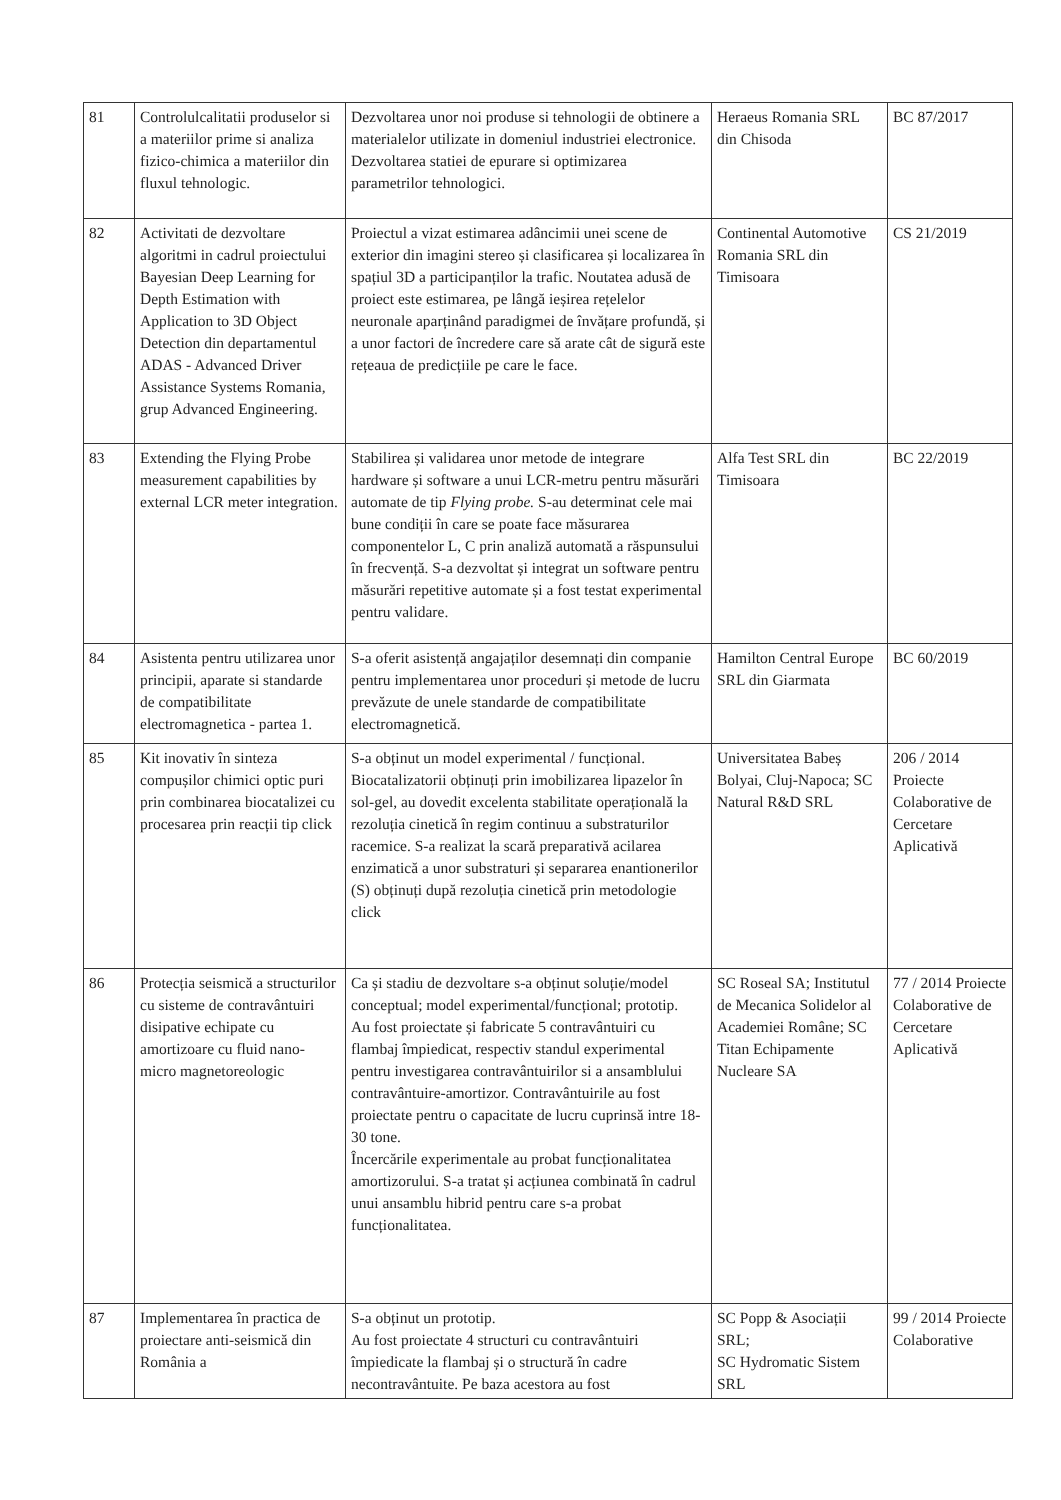| 81 | Controlulcalitatii produselor si a materiilor prime si analiza fizico-chimica a materiilor din fluxul tehnologic. | Dezvoltarea unor noi produse si tehnologii de obtinere a materialelor utilizate in domeniul industriei electronice. Dezvoltarea statiei de epurare si optimizarea parametrilor tehnologici. | Heraeus Romania SRL din Chisoda | BC 87/2017 |
| 82 | Activitati de dezvoltare algoritmi in cadrul proiectului Bayesian Deep Learning for Depth Estimation with Application to 3D Object Detection din departamentul ADAS - Advanced Driver Assistance Systems Romania, grup Advanced Engineering. | Proiectul a vizat estimarea adâncimii unei scene de exterior din imagini stereo și clasificarea și localizarea în spațiul 3D a participanților la trafic. Noutatea adusă de proiect este estimarea, pe lângă ieșirea rețelelor neuronale aparținând paradigmei de învățare profundă, și a unor factori de încredere care să arate cât de sigură este rețeaua de predicțiile pe care le face. | Continental Automotive Romania SRL din Timisoara | CS 21/2019 |
| 83 | Extending the Flying Probe measurement capabilities by external LCR meter integration. | Stabilirea și validarea unor metode de integrare hardware și software a unui LCR-metru pentru măsurări automate de tip Flying probe. S-au determinat cele mai bune condiții în care se poate face măsurarea componentelor L, C prin analiză automată a răspunsului în frecvență. S-a dezvoltat și integrat un software pentru măsurări repetitive automate și a fost testat experimental pentru validare. | Alfa Test SRL din Timisoara | BC 22/2019 |
| 84 | Asistenta pentru utilizarea unor principii, aparate si standarde de compatibilitate electromagnetica - partea 1. | S-a oferit asistență angajaților desemnați din companie pentru implementarea unor proceduri și metode de lucru prevăzute de unele standarde de compatibilitate electromagnetică. | Hamilton Central Europe SRL din Giarmata | BC 60/2019 |
| 85 | Kit inovativ în sinteza compușilor chimici optic puri prin combinarea biocatalizei cu procesarea prin reacții tip click | S-a obținut un model experimental / funcțional. Biocatalizatorii obținuți prin imobilizarea lipazelor în sol-gel, au dovedit excelenta stabilitate operațională la rezoluția cinetică în regim continuu a substraturilor racemice. S-a realizat la scară preparativă acilarea enzimatică a unor substraturi și separarea enantionerilor (S) obținuți după rezoluția cinetică prin metodologie click | Universitatea Babeș Bolyai, Cluj-Napoca; SC Natural R&D SRL | 206 / 2014 Proiecte Colaborative de Cercetare Aplicativă |
| 86 | Protecția seismică a structurilor cu sisteme de contravântuiri disipative echipate cu amortizoare cu fluid nano-micro magnetoreologic | Ca și stadiu de dezvoltare s-a obținut soluție/model conceptual; model experimental/funcțional; prototip. Au fost proiectate și fabricate 5 contravântuiri cu flambaj împiedicat, respectiv standul experimental pentru investigarea contravântuirilor si a ansamblului contravântuire-amortizor. Contravântuirile au fost proiectate pentru o capacitate de lucru cuprinsă intre 18-30 tone. Încercările experimentale au probat funcționalitatea amortizorului. S-a tratat și acțiunea combinată în cadrul unui ansamblu hibrid pentru care s-a probat funcționalitatea. | SC Roseal SA; Institutul de Mecanica Solidelor al Academiei Române; SC Titan Echipamente Nucleare SA | 77 / 2014 Proiecte Colaborative de Cercetare Aplicativă |
| 87 | Implementarea în practica de proiectare anti-seismică din România a | S-a obținut un prototip. Au fost proiectate 4 structuri cu contravântuiri împiedicate la flambaj și o structură în cadre necontravântuite. Pe baza acestora au fost | SC Popp & Asociații SRL; SC Hydromatic Sistem SRL | 99 / 2014 Proiecte Colaborative |